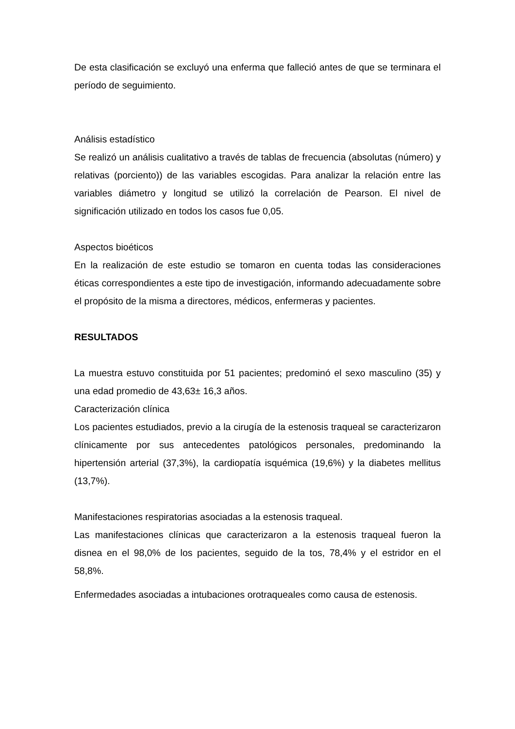De esta clasificación se excluyó una enferma que falleció antes de que se terminara el período de seguimiento.
Análisis estadístico
Se realizó un análisis cualitativo a través de tablas de frecuencia (absolutas (número) y relativas (porciento)) de las variables escogidas. Para analizar la relación entre las variables diámetro y longitud se utilizó la correlación de Pearson. El nivel de significación utilizado en todos los casos fue 0,05.
Aspectos bioéticos
En la realización de este estudio se tomaron en cuenta todas las consideraciones éticas correspondientes a este tipo de investigación, informando adecuadamente sobre el propósito de la misma a directores, médicos, enfermeras y pacientes.
RESULTADOS
La muestra estuvo constituida por 51 pacientes; predominó el sexo masculino (35) y una edad promedio de 43,63± 16,3 años.
Caracterización clínica
Los pacientes estudiados, previo a la cirugía de la estenosis traqueal se caracterizaron clínicamente por sus antecedentes patológicos personales, predominando la hipertensión arterial (37,3%), la cardiopatía isquémica (19,6%) y la diabetes mellitus (13,7%).
Manifestaciones respiratorias asociadas a la estenosis traqueal.
Las manifestaciones clínicas que caracterizaron a la estenosis traqueal fueron la disnea en el 98,0% de los pacientes, seguido de la tos, 78,4% y el estridor en el 58,8%.
Enfermedades asociadas a intubaciones orotraqueales como causa de estenosis.